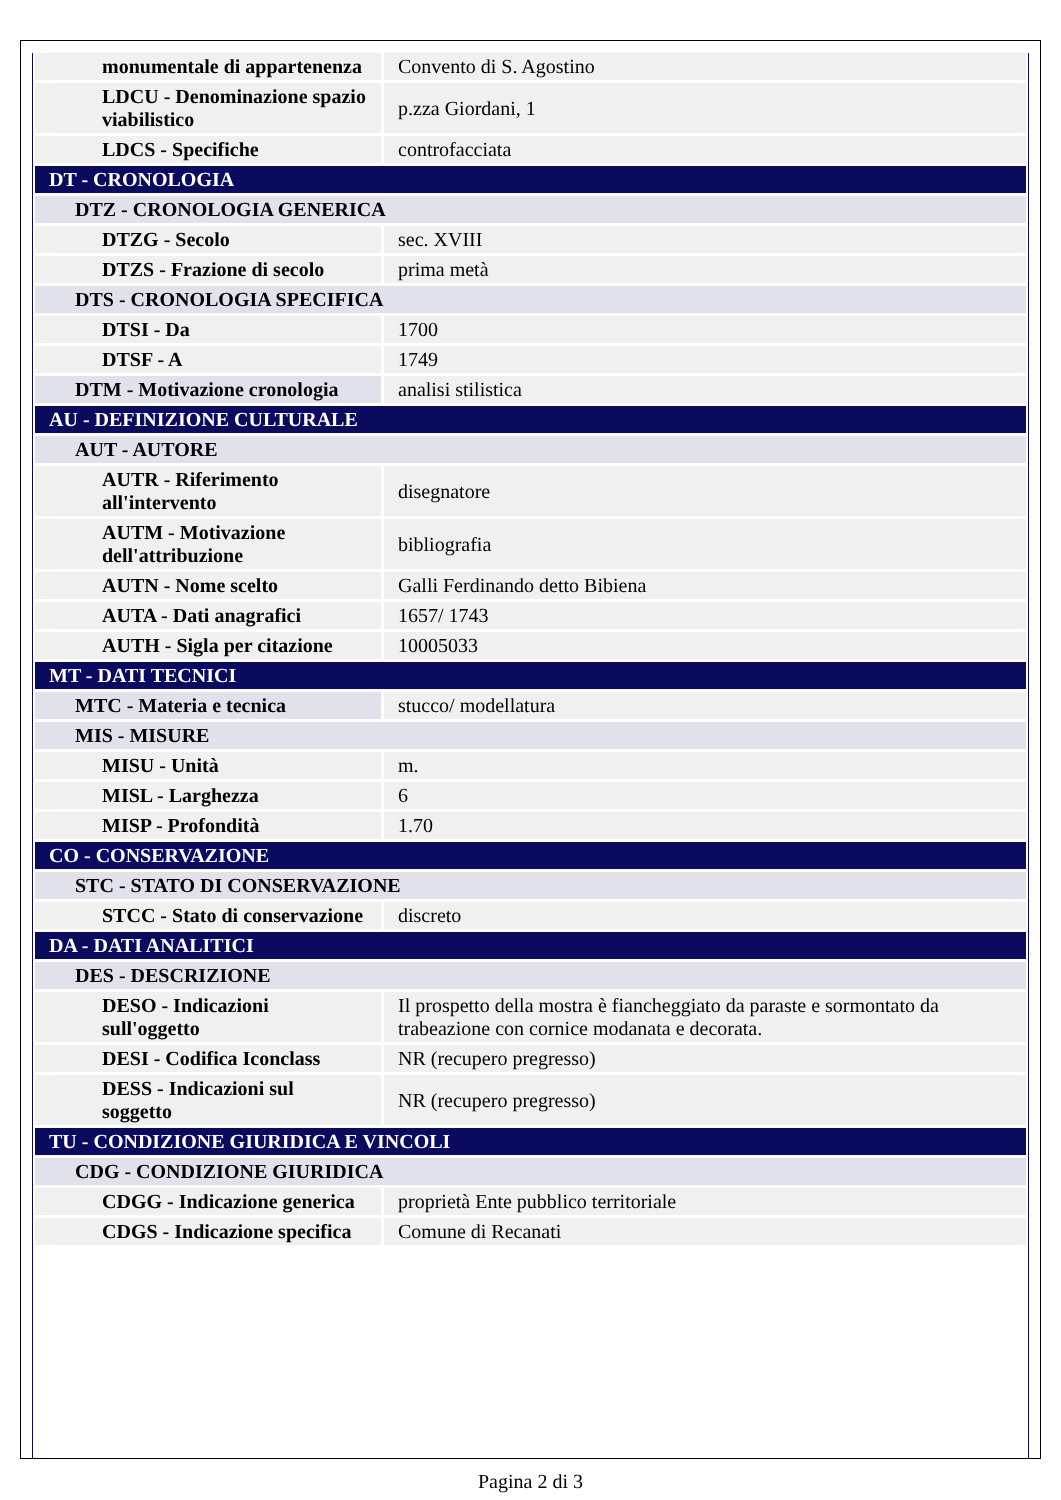| monumentale di appartenenza | Convento di S. Agostino |
| LDCU - Denominazione spazio viabilistico | p.zza Giordani, 1 |
| LDCS - Specifiche | controfacciata |
| DT - CRONOLOGIA | |
| DTZ - CRONOLOGIA GENERICA | |
| DTZG - Secolo | sec. XVIII |
| DTZS - Frazione di secolo | prima metà |
| DTS - CRONOLOGIA SPECIFICA | |
| DTSI - Da | 1700 |
| DTSF - A | 1749 |
| DTM - Motivazione cronologia | analisi stilistica |
| AU - DEFINIZIONE CULTURALE | |
| AUT - AUTORE | |
| AUTR - Riferimento all'intervento | disegnatore |
| AUTM - Motivazione dell'attribuzione | bibliografia |
| AUTN - Nome scelto | Galli Ferdinando detto Bibiena |
| AUTA - Dati anagrafici | 1657/ 1743 |
| AUTH - Sigla per citazione | 10005033 |
| MT - DATI TECNICI | |
| MTC - Materia e tecnica | stucco/ modellatura |
| MIS - MISURE | |
| MISU - Unità | m. |
| MISL - Larghezza | 6 |
| MISP - Profondità | 1.70 |
| CO - CONSERVAZIONE | |
| STC - STATO DI CONSERVAZIONE | |
| STCC - Stato di conservazione | discreto |
| DA - DATI ANALITICI | |
| DES - DESCRIZIONE | |
| DESO - Indicazioni sull'oggetto | Il prospetto della mostra è fiancheggiato da paraste e sormontato da trabeazione con cornice modanata e decorata. |
| DESI - Codifica Iconclass | NR (recupero pregresso) |
| DESS - Indicazioni sul soggetto | NR (recupero pregresso) |
| TU - CONDIZIONE GIURIDICA E VINCOLI | |
| CDG - CONDIZIONE GIURIDICA | |
| CDGG - Indicazione generica | proprietà Ente pubblico territoriale |
| CDGS - Indicazione specifica | Comune di Recanati |
Pagina 2 di 3